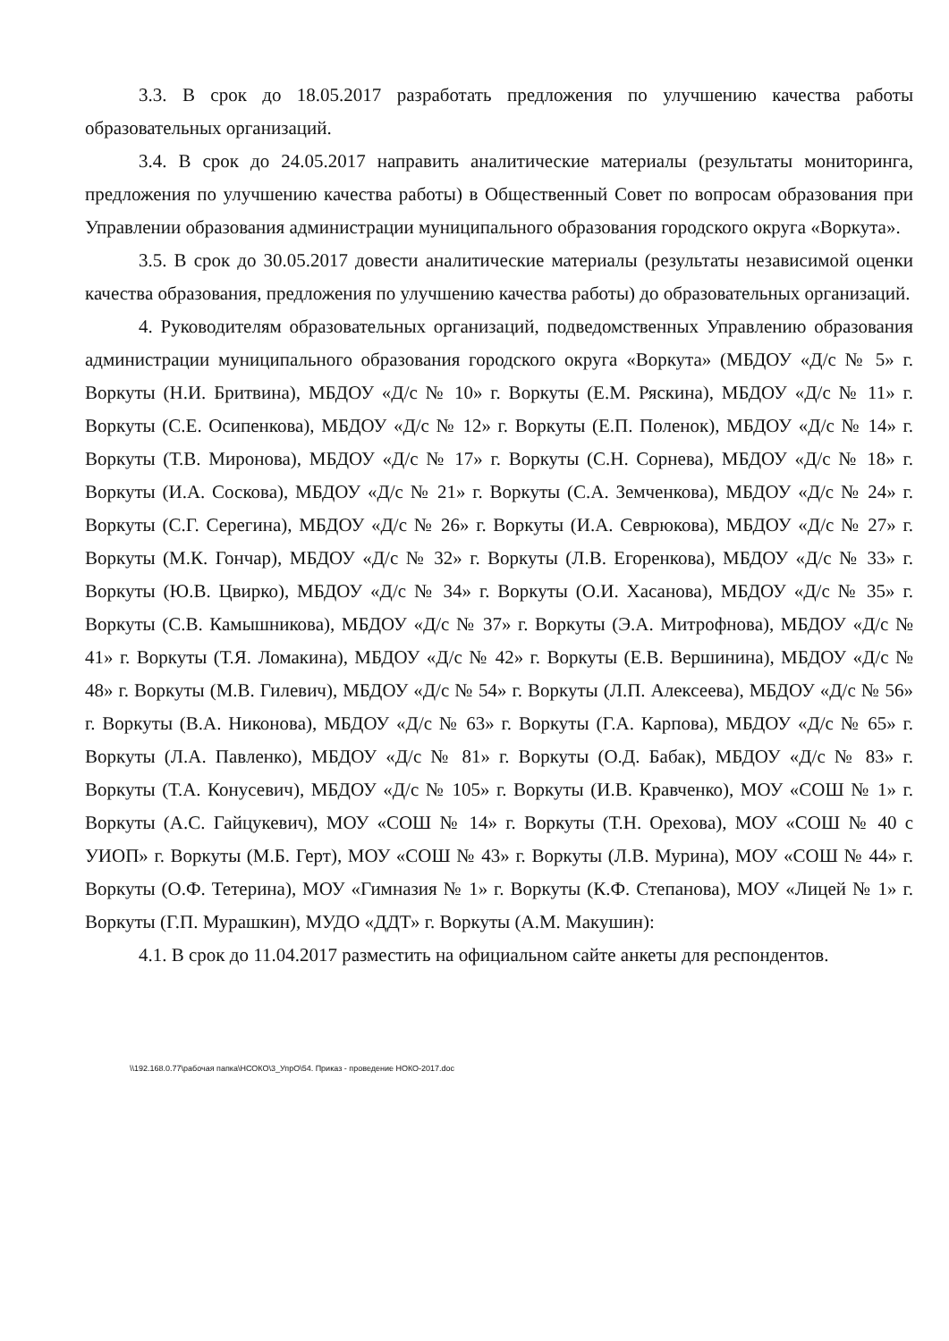3.3. В срок до 18.05.2017 разработать предложения по улучшению качества работы образовательных организаций.
3.4. В срок до 24.05.2017 направить аналитические материалы (результаты мониторинга, предложения по улучшению качества работы) в Общественный Совет по вопросам образования при Управлении образования администрации муниципального образования городского округа «Воркута».
3.5. В срок до 30.05.2017 довести аналитические материалы (результаты независимой оценки качества образования, предложения по улучшению качества работы) до образовательных организаций.
4. Руководителям образовательных организаций, подведомственных Управлению образования администрации муниципального образования городского округа «Воркута» (МБДОУ «Д/с № 5» г. Воркуты (Н.И. Бритвина), МБДОУ «Д/с № 10» г. Воркуты (Е.М. Ряскина), МБДОУ «Д/с № 11» г. Воркуты (С.Е. Осипенкова), МБДОУ «Д/с № 12» г. Воркуты (Е.П. Поленок), МБДОУ «Д/с № 14» г. Воркуты (Т.В. Миронова), МБДОУ «Д/с № 17» г. Воркуты (С.Н. Сорнева), МБДОУ «Д/с № 18» г. Воркуты (И.А. Соскова), МБДОУ «Д/с № 21» г. Воркуты (С.А. Земченкова), МБДОУ «Д/с № 24» г. Воркуты (С.Г. Серегина), МБДОУ «Д/с № 26» г. Воркуты (И.А. Севрюкова), МБДОУ «Д/с № 27» г. Воркуты (М.К. Гончар), МБДОУ «Д/с № 32» г. Воркуты (Л.В. Егоренкова), МБДОУ «Д/с № 33» г. Воркуты (Ю.В. Цвирко), МБДОУ «Д/с № 34» г. Воркуты (О.И. Хасанова), МБДОУ «Д/с № 35» г. Воркуты (С.В. Камышникова), МБДОУ «Д/с № 37» г. Воркуты (Э.А. Митрофнова), МБДОУ «Д/с № 41» г. Воркуты (Т.Я. Ломакина), МБДОУ «Д/с № 42» г. Воркуты (Е.В. Вершинина), МБДОУ «Д/с № 48» г. Воркуты (М.В. Гилевич), МБДОУ «Д/с № 54» г. Воркуты (Л.П. Алексеева), МБДОУ «Д/с № 56» г. Воркуты (В.А. Никонова), МБДОУ «Д/с № 63» г. Воркуты (Г.А. Карпова), МБДОУ «Д/с № 65» г. Воркуты (Л.А. Павленко), МБДОУ «Д/с № 81» г. Воркуты (О.Д. Бабак), МБДОУ «Д/с № 83» г. Воркуты (Т.А. Конусевич), МБДОУ «Д/с № 105» г. Воркуты (И.В. Кравченко), МОУ «СОШ № 1» г. Воркуты (А.С. Гайцукевич), МОУ «СОШ № 14» г. Воркуты (Т.Н. Орехова), МОУ «СОШ № 40 с УИОП» г. Воркуты (М.Б. Герт), МОУ «СОШ № 43» г. Воркуты (Л.В. Мурина), МОУ «СОШ № 44» г. Воркуты (О.Ф. Тетерина), МОУ «Гимназия № 1» г. Воркуты (К.Ф. Степанова), МОУ «Лицей № 1» г. Воркуты (Г.П. Мурашкин), МУДО «ДДТ» г. Воркуты (А.М. Макушин):
4.1. В срок до 11.04.2017 разместить на официальном сайте анкеты для респондентов.
\\192.168.0.77\рабочая папка\НСОКО\3_УпрО\54. Приказ - проведение НОКО-2017.doc